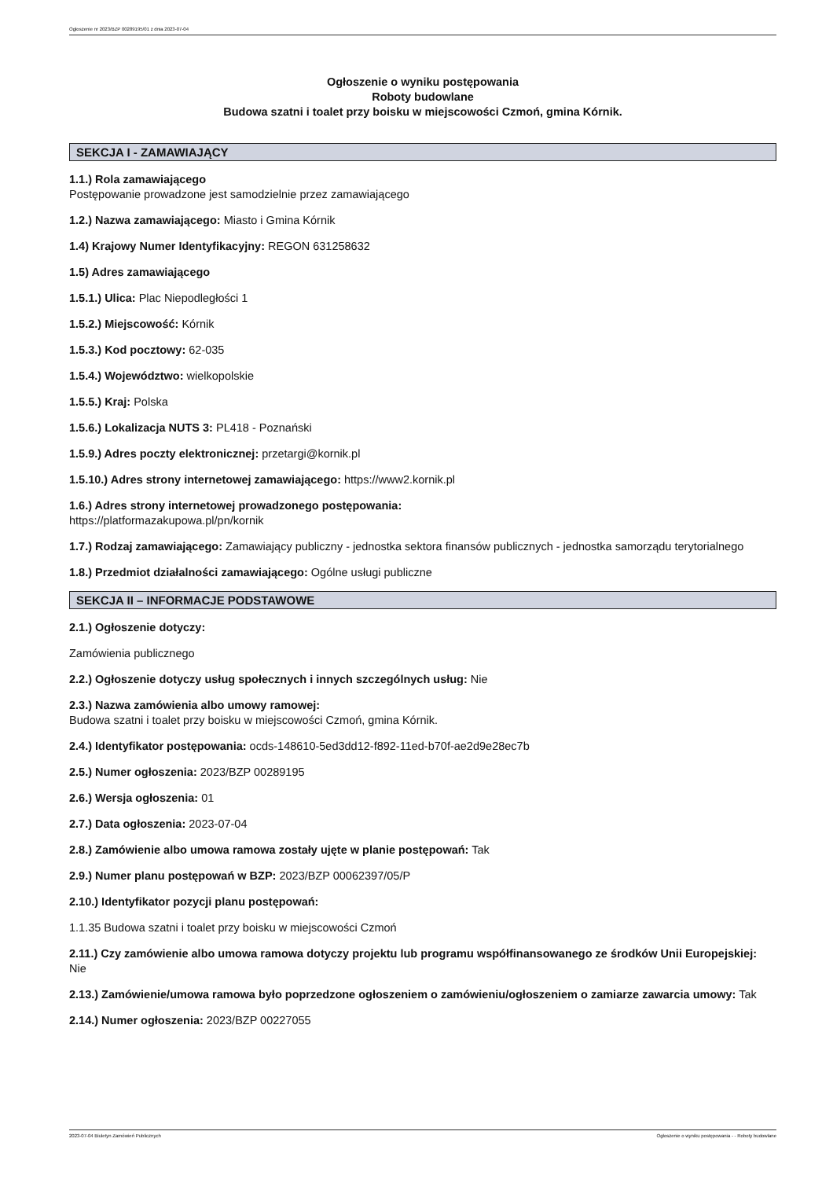Ogłoszenie nr 2023/BZP 00289195/01 z dnia 2023-07-04
Ogłoszenie o wyniku postępowania
Roboty budowlane
Budowa szatni i toalet przy boisku w miejscowości Czmoń, gmina Kórnik.
SEKCJA I - ZAMAWIAJĄCY
1.1.) Rola zamawiającego
Postępowanie prowadzone jest samodzielnie przez zamawiającego
1.2.) Nazwa zamawiającego: Miasto i Gmina Kórnik
1.4) Krajowy Numer Identyfikacyjny: REGON 631258632
1.5) Adres zamawiającego
1.5.1.) Ulica: Plac Niepodległości 1
1.5.2.) Miejscowość: Kórnik
1.5.3.) Kod pocztowy: 62-035
1.5.4.) Województwo: wielkopolskie
1.5.5.) Kraj: Polska
1.5.6.) Lokalizacja NUTS 3: PL418 - Poznański
1.5.9.) Adres poczty elektronicznej: przetargi@kornik.pl
1.5.10.) Adres strony internetowej zamawiającego: https://www2.kornik.pl
1.6.) Adres strony internetowej prowadzonego postępowania:
https://platformazakupowa.pl/pn/kornik
1.7.) Rodzaj zamawiającego: Zamawiający publiczny - jednostka sektora finansów publicznych - jednostka samorządu terytorialnego
1.8.) Przedmiot działalności zamawiającego: Ogólne usługi publiczne
SEKCJA II – INFORMACJE PODSTAWOWE
2.1.) Ogłoszenie dotyczy:
Zamówienia publicznego
2.2.) Ogłoszenie dotyczy usług społecznych i innych szczególnych usług: Nie
2.3.) Nazwa zamówienia albo umowy ramowej:
Budowa szatni i toalet przy boisku w miejscowości Czmoń, gmina Kórnik.
2.4.) Identyfikator postępowania: ocds-148610-5ed3dd12-f892-11ed-b70f-ae2d9e28ec7b
2.5.) Numer ogłoszenia: 2023/BZP 00289195
2.6.) Wersja ogłoszenia: 01
2.7.) Data ogłoszenia: 2023-07-04
2.8.) Zamówienie albo umowa ramowa zostały ujęte w planie postępowań: Tak
2.9.) Numer planu postępowań w BZP: 2023/BZP 00062397/05/P
2.10.) Identyfikator pozycji planu postępowań:
1.1.35 Budowa szatni i toalet przy boisku w miejscowości Czmoń
2.11.) Czy zamówienie albo umowa ramowa dotyczy projektu lub programu współfinansowanego ze środków Unii Europejskiej: Nie
2.13.) Zamówienie/umowa ramowa było poprzedzone ogłoszeniem o zamówieniu/ogłoszeniem o zamiarze zawarcia umowy: Tak
2.14.) Numer ogłoszenia: 2023/BZP 00227055
2023-07-04 Biuletyn Zamówień Publicznych Ogłoszenie o wyniku postępowania - - Roboty budowlane